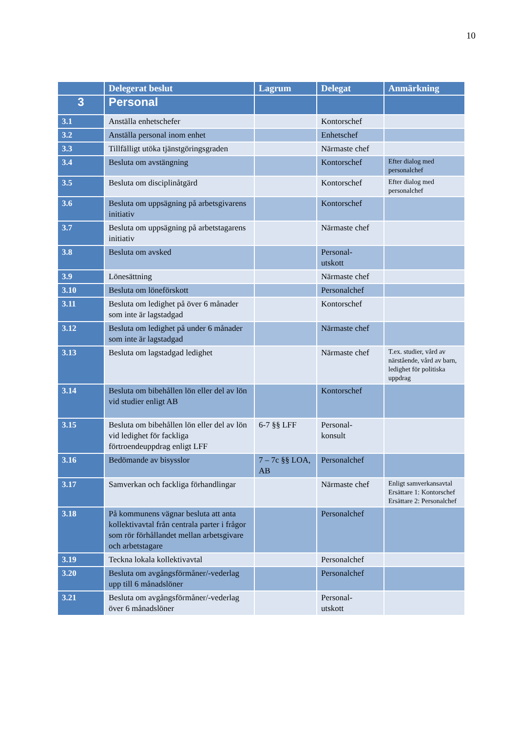10
| | Delegerat beslut | Lagrum | Delegat | Anmärkning |
| --- | --- | --- | --- | --- |
| 3 | Personal | | | |
| 3.1 | Anställa enhetschefer | | Kontorschef | |
| 3.2 | Anställa personal inom enhet | | Enhetschef | |
| 3.3 | Tillfälligt utöka tjänstgöringsgraden | | Närmaste chef | |
| 3.4 | Besluta om avstängning | | Kontorschef | Efter dialog med personalchef |
| 3.5 | Besluta om disciplinåtgärd | | Kontorschef | Efter dialog med personalchef |
| 3.6 | Besluta om uppsägning på arbetsgivarens initiativ | | Kontorschef | |
| 3.7 | Besluta om uppsägning på arbetstagarens initiativ | | Närmaste chef | |
| 3.8 | Besluta om avsked | | Personal- utskott | |
| 3.9 | Lönesättning | | Närmaste chef | |
| 3.10 | Besluta om löneförskott | | Personalchef | |
| 3.11 | Besluta om ledighet på över 6 månader som inte är lagstadgad | | Kontorschef | |
| 3.12 | Besluta om ledighet på under 6 månader som inte är lagstadgad | | Närmaste chef | |
| 3.13 | Besluta om lagstadgad ledighet | | Närmaste chef | T.ex. studier, vård av närstående, vård av barn, ledighet för politiska uppdrag |
| 3.14 | Besluta om bibehållen lön eller del av lön vid studier enligt AB | | Kontorschef | |
| 3.15 | Besluta om bibehållen lön eller del av lön vid ledighet för fackliga förtroendeuppdrag enligt LFF | 6-7 §§ LFF | Personal- konsult | |
| 3.16 | Bedömande av bisysslor | 7 – 7c §§ LOA, AB | Personalchef | |
| 3.17 | Samverkan och fackliga förhandlingar | | Närmaste chef | Enligt samverkansavtal Ersättare 1: Kontorschef Ersättare 2: Personalchef |
| 3.18 | På kommunens vägnar besluta att anta kollektivavtal från centrala parter i frågor som rör förhållandet mellan arbetsgivare och arbetstagare | | Personalchef | |
| 3.19 | Teckna lokala kollektivavtal | | Personalchef | |
| 3.20 | Besluta om avgångsförmåner/-vederlag upp till 6 månadslöner | | Personalchef | |
| 3.21 | Besluta om avgångsförmåner/-vederlag över 6 månadslöner | | Personal- utskott | |